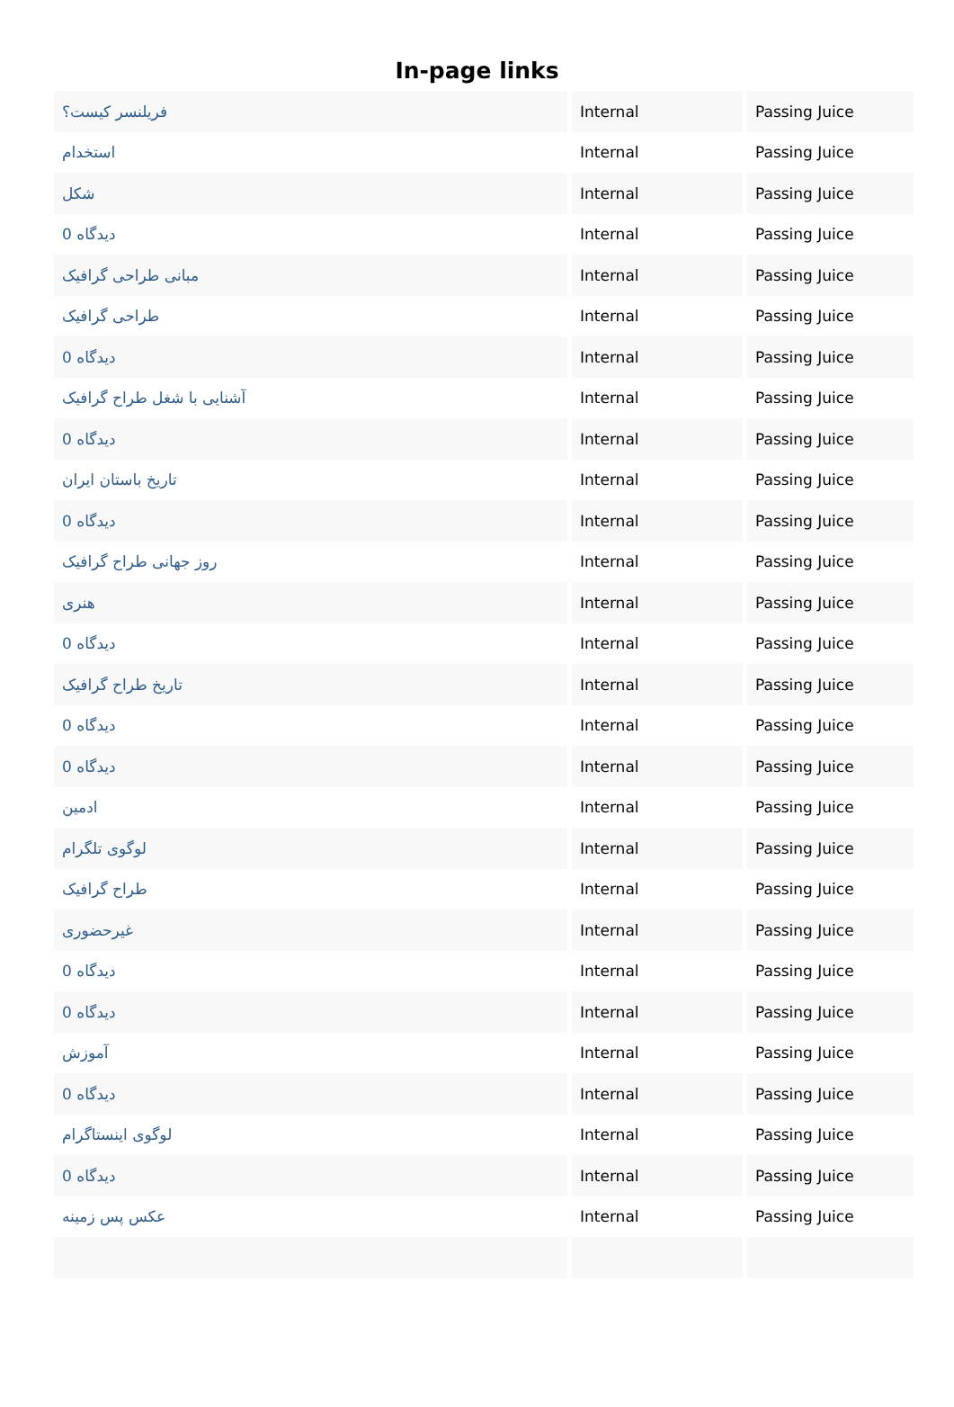In-page links
| فریلنسر کیست؟ | Internal | Passing Juice |
| استخدام | Internal | Passing Juice |
| شکل | Internal | Passing Juice |
| 0 دیدگاه | Internal | Passing Juice |
| مبانی طراحی گرافیک | Internal | Passing Juice |
| طراحی گرافیک | Internal | Passing Juice |
| 0 دیدگاه | Internal | Passing Juice |
| آشنایی با شغل طراح گرافیک | Internal | Passing Juice |
| 0 دیدگاه | Internal | Passing Juice |
| تاریخ باستان ایران | Internal | Passing Juice |
| 0 دیدگاه | Internal | Passing Juice |
| روز جهانی طراح گرافیک | Internal | Passing Juice |
| هنری | Internal | Passing Juice |
| 0 دیدگاه | Internal | Passing Juice |
| تاریخ طراح گرافیک | Internal | Passing Juice |
| 0 دیدگاه | Internal | Passing Juice |
| 0 دیدگاه | Internal | Passing Juice |
| ادمین | Internal | Passing Juice |
| لوگوی تلگرام | Internal | Passing Juice |
| طراح گرافیک | Internal | Passing Juice |
| غیرحضوری | Internal | Passing Juice |
| 0 دیدگاه | Internal | Passing Juice |
| 0 دیدگاه | Internal | Passing Juice |
| آموزش | Internal | Passing Juice |
| 0 دیدگاه | Internal | Passing Juice |
| لوگوی اینستاگرام | Internal | Passing Juice |
| 0 دیدگاه | Internal | Passing Juice |
| عکس پس زمینه | Internal | Passing Juice |